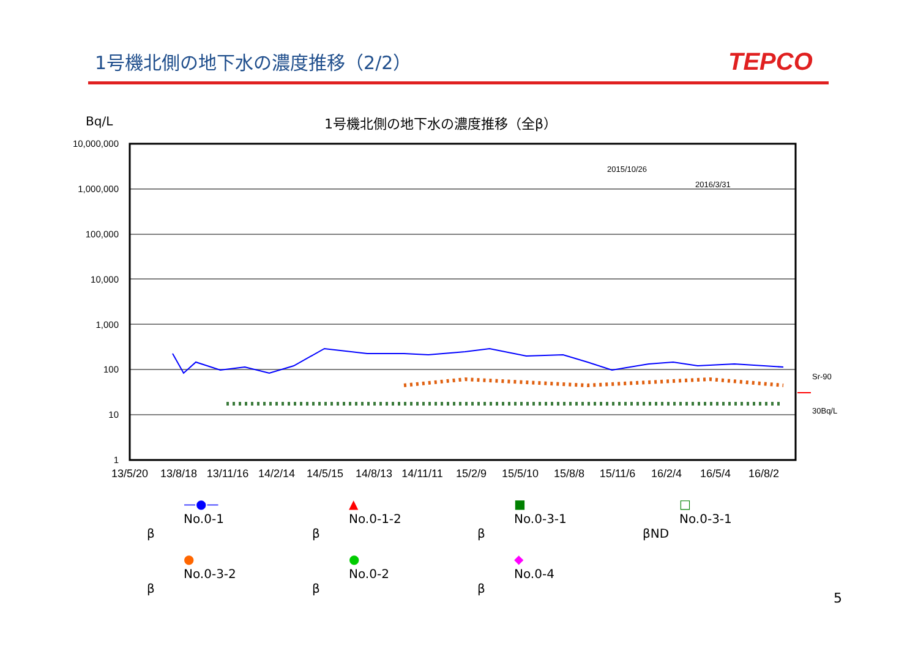1号機北側の地下水の濃度推移（2/2） TEPCO
Bq/L 1号機北側の地下水の濃度推移（全β）
10,000,000
1,000,000
100,000
10,000
1,000
100
10
1
2015/10/26
2016/3/31
Sr-90
30Bq/L
13/5/20
13/8/18
13/11/16
14/2/14
14/5/15
14/8/13
14/11/11
15/2/9
15/5/10
15/8/8
15/11/6
16/2/4
16/5/4
16/8/2
—●—
No.0-1
β
▲
No.0-1-2
β
■
No.0-3-1
β
□
No.0-3-1
βND
●
No.0-3-2
β
●
No.0-2
β
◆
No.0-4
β
5